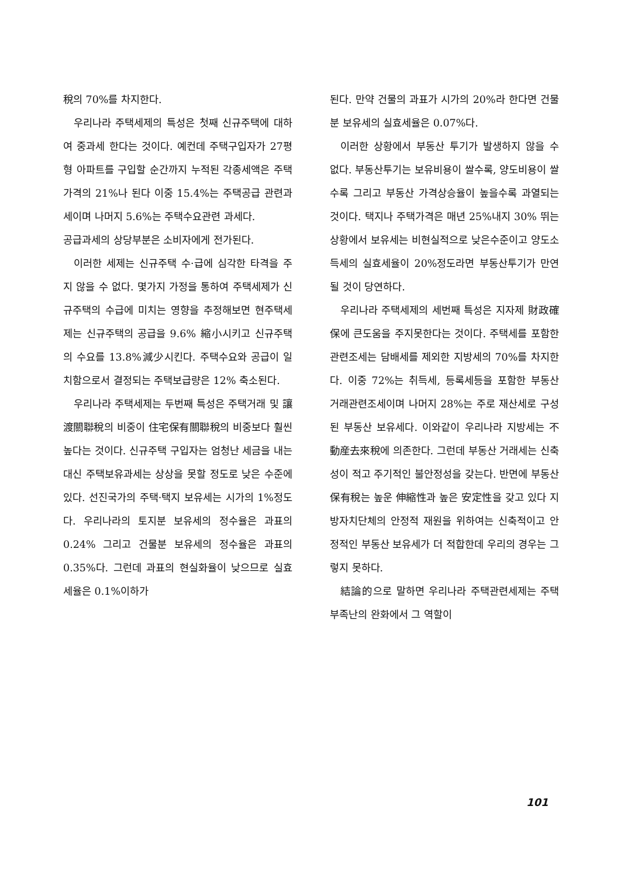稅의 70%를 차지한다.
우리나라 주택세제의 특성은 첫째 신규주택에 대하여 중과세 한다는 것이다. 예컨데 주택구입자가 27평형 아파트를 구입할 순간까지 누적된 각종세액은 주택가격의 21%나 된다 이중 15.4%는 주택공급 관련과세이며 나머지 5.6%는 주택수요관련 과세다.
공급과세의 상당부분은 소비자에게 전가된다.
이러한 세제는 신규주택 수·급에 심각한 타격을 주지 않을 수 없다. 몇가지 가정을 통하여 주택세제가 신규주택의 수급에 미치는 영향을 추정해보면 현주택세제는 신규주택의 공급을 9.6% 縮小시키고 신규주택의 수요를 13.8%減少시킨다. 주택수요와 공급이 일치함으로서 결정되는 주택보급량은 12% 축소된다.
우리나라 주택세제는 두번째 특성은 주택거래 및 讓渡關聯稅의 비중이 住宅保有關聯稅의 비중보다 훨씬 높다는 것이다. 신규주택 구입자는 엄청난 세금을 내는 대신 주택보유과세는 상상을 못할 정도로 낮은 수준에 있다. 선진국가의 주택·택지 보유세는 시가의 1%정도다. 우리나라의 토지분 보유세의 정수율은 과표의 0.24% 그리고 건물분 보유세의 정수율은 과표의 0.35%다. 그런데 과표의 현실화율이 낮으므로 실효세율은 0.1%이하가
된다. 만약 건물의 과표가 시가의 20%라 한다면 건물분 보유세의 실효세율은 0.07%다.
이러한 상황에서 부동산 투기가 발생하지 않을 수 없다. 부동산투기는 보유비용이 쌀수록, 양도비용이 쌀수록 그리고 부동산 가격상승율이 높을수록 과열되는 것이다. 택지나 주택가격은 매년 25%내지 30% 뛰는 상황에서 보유세는 비현실적으로 낮은수준이고 양도소득세의 실효세율이 20%정도라면 부동산투기가 만연될 것이 당연하다.
우리나라 주택세제의 세번째 특성은 지자제 財政確保에 큰도움을 주지못한다는 것이다. 주택세를 포함한 관련조세는 담배세를 제외한 지방세의 70%를 차지한다. 이중 72%는 취득세, 등록세등을 포함한 부동산 거래관련조세이며 나머지 28%는 주로 재산세로 구성된 부동산 보유세다. 이와같이 우리나라 지방세는 不動産去來稅에 의존한다. 그런데 부동산 거래세는 신축성이 적고 주기적인 불안정성을 갖는다. 반면에 부동산 保有稅는 높운 伸縮性과 높은 安定性을 갖고 있다 지방자치단체의 안정적 재원을 위하여는 신축적이고 안정적인 부동산 보유세가 더 적합한데 우리의 경우는 그렇지 못하다.
結論的으로 말하면 우리나라 주택관련세제는 주택부족난의 완화에서 그 역할이
101